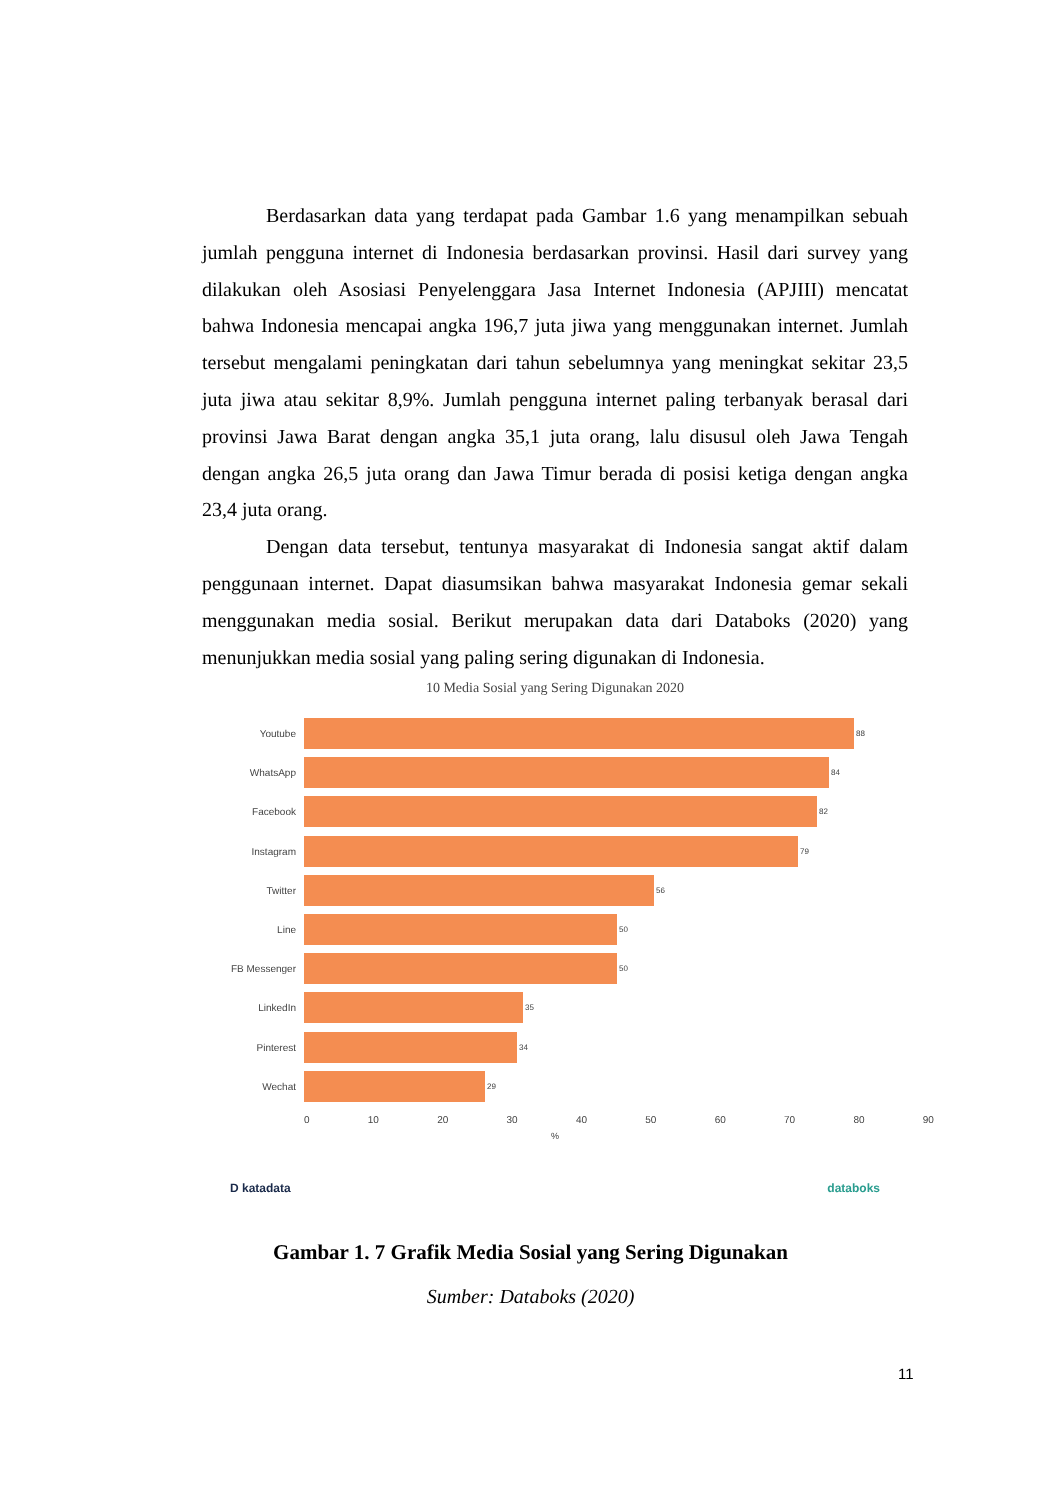Berdasarkan data yang terdapat pada Gambar 1.6 yang menampilkan sebuah jumlah pengguna internet di Indonesia berdasarkan provinsi. Hasil dari survey yang dilakukan oleh Asosiasi Penyelenggara Jasa Internet Indonesia (APJIII) mencatat bahwa Indonesia mencapai angka 196,7 juta jiwa yang menggunakan internet. Jumlah tersebut mengalami peningkatan dari tahun sebelumnya yang meningkat sekitar 23,5 juta jiwa atau sekitar 8,9%. Jumlah pengguna internet paling terbanyak berasal dari provinsi Jawa Barat dengan angka 35,1 juta orang, lalu disusul oleh Jawa Tengah dengan angka 26,5 juta orang dan Jawa Timur berada di posisi ketiga dengan angka 23,4 juta orang.
Dengan data tersebut, tentunya masyarakat di Indonesia sangat aktif dalam penggunaan internet. Dapat diasumsikan bahwa masyarakat Indonesia gemar sekali menggunakan media sosial. Berikut merupakan data dari Databoks (2020) yang menunjukkan media sosial yang paling sering digunakan di Indonesia.
10 Media Sosial yang Sering Digunakan 2020
Youtube
88
WhatsApp
84
Facebook
82
Instagram
79
Twitter
56
Line
50
FB Messenger
50
LinkedIn
35
Pinterest
34
Wechat
29
0 10 20 30 40 50 60 70 80 90
%
D katadata databoks
Gambar 1. 7 Grafik Media Sosial yang Sering Digunakan
Sumber: Databoks (2020)
11